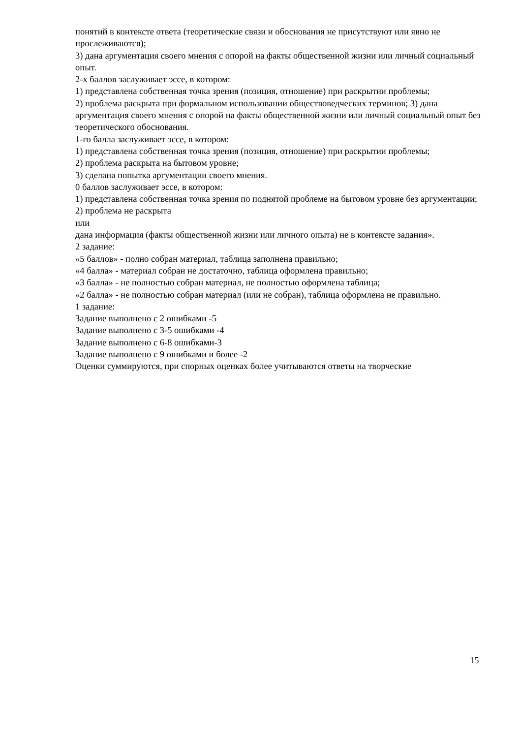понятий в контексте ответа (теоретические связи и обоснования не присутствуют или явно не прослеживаются);
3) дана аргументация своего мнения с опорой на факты общественной жизни или личный социальный опыт.
2-х баллов заслуживает эссе, в котором:
1) представлена собственная точка зрения (позиция, отношение) при раскрытии проблемы;
2) проблема раскрыта при формальном использовании обществоведческих терминов; 3) дана аргументация своего мнения с опорой на факты общественной жизни или личный социальный опыт без теоретического обоснования.
1-го балла заслуживает эссе, в котором:
1) представлена собственная точка зрения (позиция, отношение) при раскрытии проблемы;
2) проблема раскрыта на бытовом уровне;
3) сделана попытка аргументации своего мнения.
0 баллов заслуживает эссе, в котором:
1) представлена собственная точка зрения по поднятой проблеме на бытовом уровне без аргументации;
2) проблема не раскрыта
или
дана информация (факты общественной жизни или личного опыта) не в контексте задания».
2 задание:
«5 баллов» - полно собран материал, таблица заполнена правильно;
«4 балла» - материал собран не достаточно, таблица оформлена правильно;
«3 балла» - не полностью собран материал, не полностью оформлена таблица;
«2 балла» - не полностью собран материал (или не собран), таблица оформлена не правильно.
1 задание:
Задание выполнено с 2 ошибками -5
Задание выполнено с 3-5 ошибками -4
Задание выполнено с 6-8 ошибками-3
Задание выполнено с 9 ошибками и более -2
Оценки суммируются, при спорных оценках более учитываются ответы на творческие
15